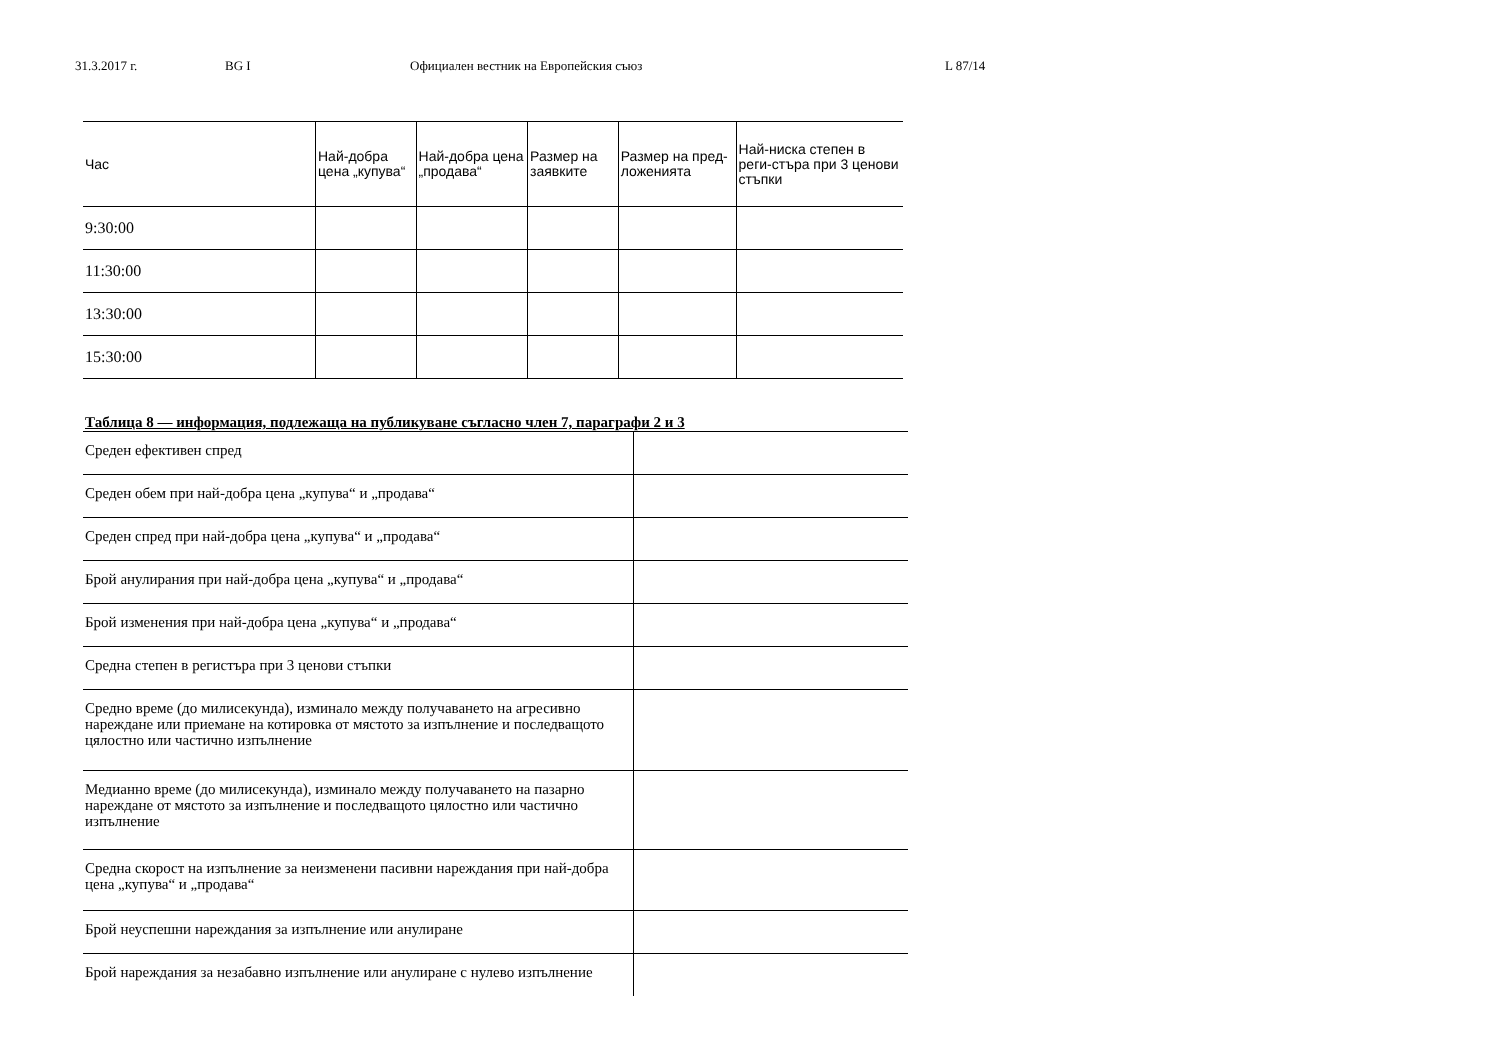31.3.2017 г. BG I Официален вестник на Европейския съюз L 87/14
| Час | Най-добра цена „купува“ | Най-добра цена „продава“ | Размер на заявките | Размер на пред-ложенията | Най-ниска степен в реги-стъра при 3 ценови стъпки |
| --- | --- | --- | --- | --- | --- |
| 9:30:00 | | | | | |
| 11:30:00 | | | | | |
| 13:30:00 | | | | | |
| 15:30:00 | | | | | |
Таблица 8 — информация, подлежаща на публикуване съгласно член 7, параграфи 2 и 3
| Среден ефективен спред | |
| Среден обем при най-добра цена „купува“ и „продава“ | |
| Среден спред при най-добра цена „купува“ и „продава“ | |
| Брой анулирания при най-добра цена „купува“ и „продава“ | |
| Брой изменения при най-добра цена „купува“ и „продава“ | |
| Средна степен в регистъра при 3 ценови стъпки | |
| Средно време (до милисекунда), изминало между получаването на агресивно нареждане или приемане на котировка от мястото за изпълнение и последващото цялостно или частично изпълнение | |
| Медианно време (до милисекунда), изминало между получаването на пазарно нареждане от мястото за изпълнение и последващото цялостно или частично изпълнение | |
| Средна скорост на изпълнение за неизменени пасивни нареждания при най-добра цена „купува“ и „продава“ | |
| Брой неуспешни нареждания за изпълнение или анулиране | |
| Брой нареждания за незабавно изпълнение или анулиране с нулево изпълнение | |